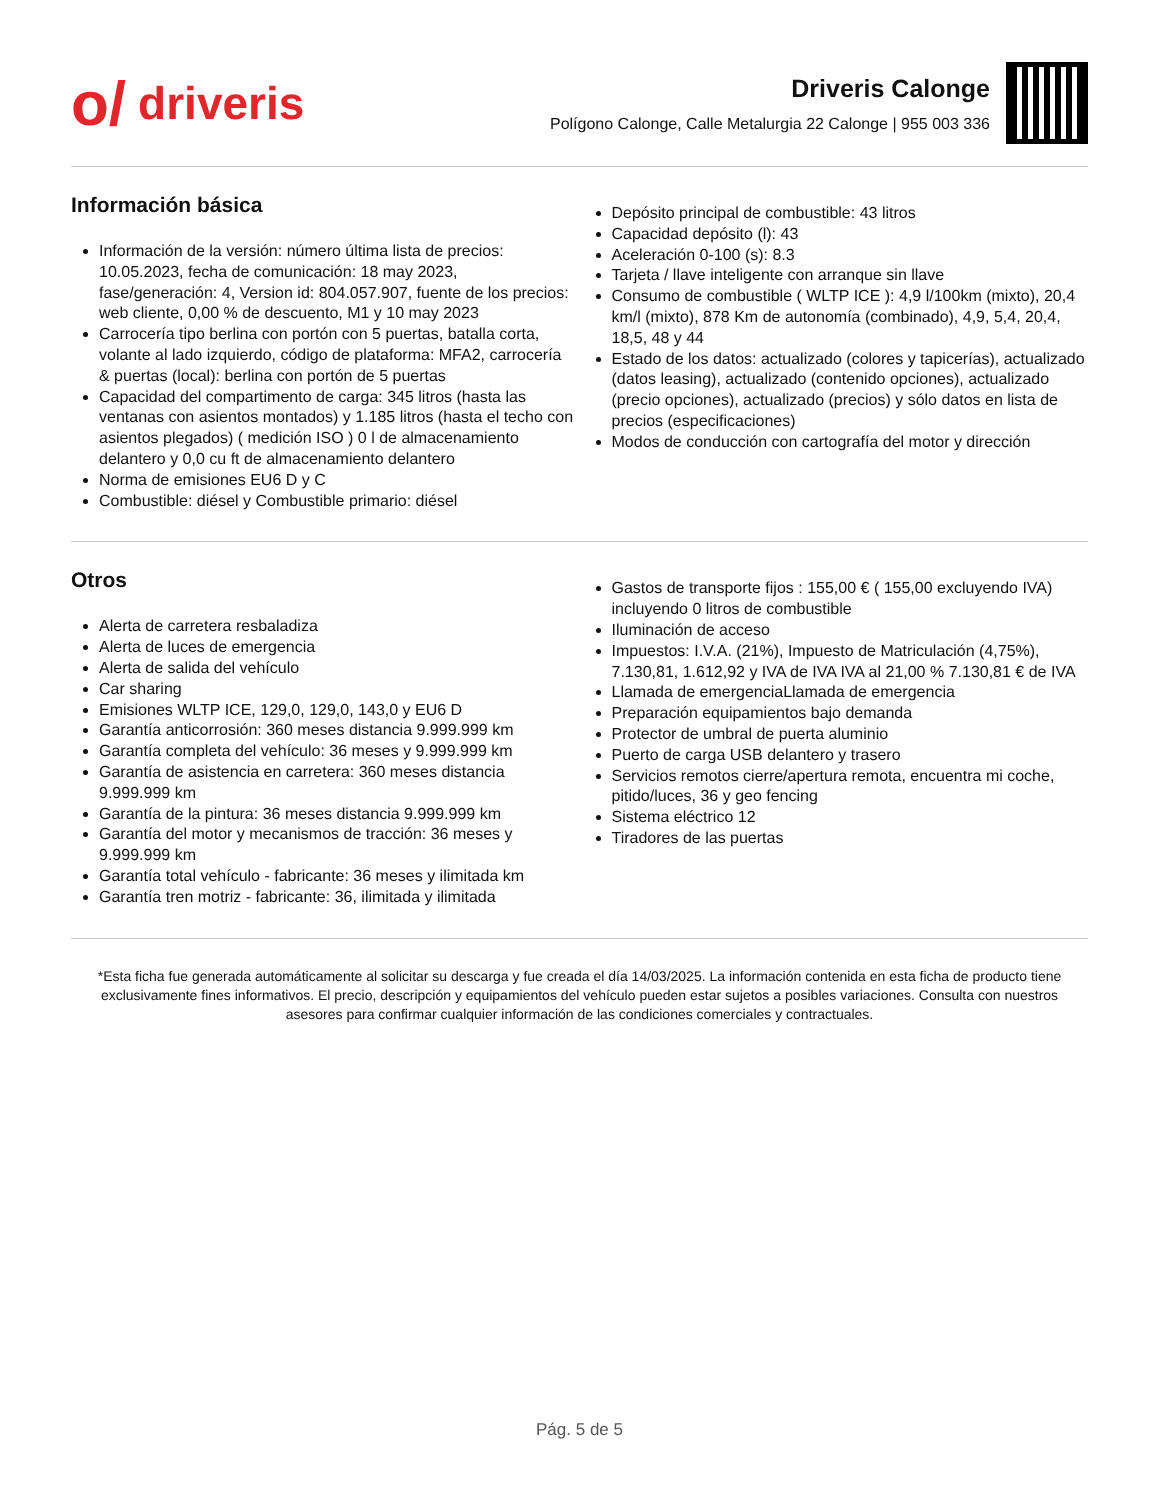o/ driveris
Driveris Calonge
Polígono Calonge, Calle Metalurgia 22 Calonge | 955 003 336
Información básica
Información de la versión: número última lista de precios: 10.05.2023, fecha de comunicación: 18 may 2023, fase/generación: 4, Version id: 804.057.907, fuente de los precios: web cliente, 0,00 % de descuento, M1 y 10 may 2023
Carrocería tipo berlina con portón con 5 puertas, batalla corta, volante al lado izquierdo, código de plataforma: MFA2, carrocería & puertas (local): berlina con portón de 5 puertas
Capacidad del compartimento de carga: 345 litros (hasta las ventanas con asientos montados) y 1.185 litros (hasta el techo con asientos plegados) ( medición ISO ) 0 l de almacenamiento delantero y 0,0 cu ft de almacenamiento delantero
Norma de emisiones EU6 D y C
Combustible: diésel y Combustible primario: diésel
Depósito principal de combustible: 43 litros
Capacidad depósito (l): 43
Aceleración 0-100 (s): 8.3
Tarjeta / llave inteligente con arranque sin llave
Consumo de combustible ( WLTP ICE ): 4,9 l/100km (mixto), 20,4 km/l (mixto), 878 Km de autonomía (combinado), 4,9, 5,4, 20,4, 18,5, 48 y 44
Estado de los datos: actualizado (colores y tapicerías), actualizado (datos leasing), actualizado (contenido opciones), actualizado (precio opciones), actualizado (precios) y sólo datos en lista de precios (especificaciones)
Modos de conducción con cartografía del motor y dirección
Otros
Alerta de carretera resbaladiza
Alerta de luces de emergencia
Alerta de salida del vehículo
Car sharing
Emisiones WLTP ICE, 129,0, 129,0, 143,0 y EU6 D
Garantía anticorrosión: 360 meses distancia 9.999.999 km
Garantía completa del vehículo: 36 meses y 9.999.999 km
Garantía de asistencia en carretera: 360 meses distancia 9.999.999 km
Garantía de la pintura: 36 meses distancia 9.999.999 km
Garantía del motor y mecanismos de tracción: 36 meses y 9.999.999 km
Garantía total vehículo - fabricante: 36 meses y ilimitada km
Garantía tren motriz - fabricante: 36, ilimitada y ilimitada
Gastos de transporte fijos : 155,00 € ( 155,00 excluyendo IVA) incluyendo 0 litros de combustible
Iluminación de acceso
Impuestos: I.V.A. (21%), Impuesto de Matriculación (4,75%), 7.130,81, 1.612,92 y IVA de IVA IVA al 21,00 % 7.130,81 € de IVA
Llamada de emergenciaLlamada de emergencia
Preparación equipamientos bajo demanda
Protector de umbral de puerta aluminio
Puerto de carga USB delantero y trasero
Servicios remotos cierre/apertura remota, encuentra mi coche, pitido/luces, 36 y geo fencing
Sistema eléctrico 12
Tiradores de las puertas
*Esta ficha fue generada automáticamente al solicitar su descarga y fue creada el día 14/03/2025. La información contenida en esta ficha de producto tiene exclusivamente fines informativos. El precio, descripción y equipamientos del vehículo pueden estar sujetos a posibles variaciones. Consulta con nuestros asesores para confirmar cualquier información de las condiciones comerciales y contractuales.
Pág. 5 de 5